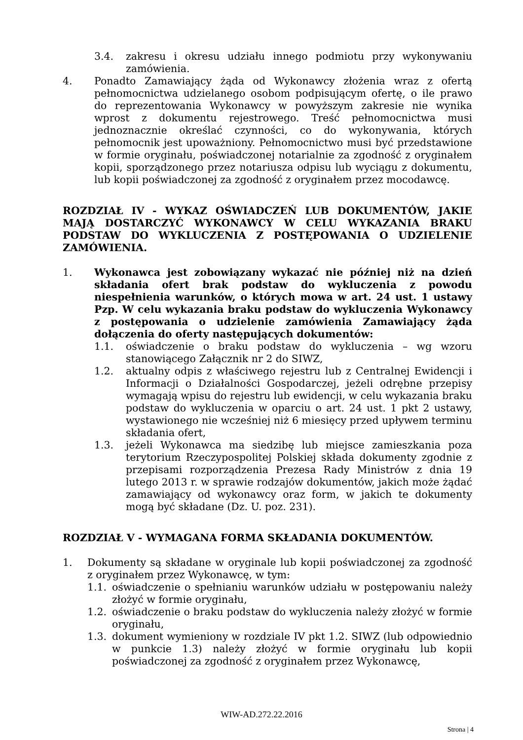3.4. zakresu i okresu udziału innego podmiotu przy wykonywaniu zamówienia.
4. Ponadto Zamawiający żąda od Wykonawcy złożenia wraz z ofertą pełnomocnictwa udzielanego osobom podpisującym ofertę, o ile prawo do reprezentowania Wykonawcy w powyższym zakresie nie wynika wprost z dokumentu rejestrowego. Treść pełnomocnictwa musi jednoznacznie określać czynności, co do wykonywania, których pełnomocnik jest upoważniony. Pełnomocnictwo musi być przedstawione w formie oryginału, poświadczonej notarialnie za zgodność z oryginałem kopii, sporządzonego przez notariusza odpisu lub wyciągu z dokumentu, lub kopii poświadczonej za zgodność z oryginałem przez mocodawcę.
ROZDZIAŁ IV - WYKAZ OŚWIADCZEŃ LUB DOKUMENTÓW, JAKIE MAJĄ DOSTARCZYĆ WYKONAWCY W CELU WYKAZANIA BRAKU PODSTAW DO WYKLUCZENIA Z POSTĘPOWANIA O UDZIELENIE ZAMÓWIENIA.
1. Wykonawca jest zobowiązany wykazać nie później niż na dzień składania ofert brak podstaw do wykluczenia z powodu niespełnienia warunków, o których mowa w art. 24 ust. 1 ustawy Pzp. W celu wykazania braku podstaw do wykluczenia Wykonawcy z postępowania o udzielenie zamówienia Zamawiający żąda dołączenia do oferty następujących dokumentów:
1.1. oświadczenie o braku podstaw do wykluczenia – wg wzoru stanowiącego Załącznik nr 2 do SIWZ,
1.2. aktualny odpis z właściwego rejestru lub z Centralnej Ewidencji i Informacji o Działalności Gospodarczej, jeżeli odrębne przepisy wymagają wpisu do rejestru lub ewidencji, w celu wykazania braku podstaw do wykluczenia w oparciu o art. 24 ust. 1 pkt 2 ustawy, wystawionego nie wcześniej niż 6 miesięcy przed upływem terminu składania ofert,
1.3. jeżeli Wykonawca ma siedzibę lub miejsce zamieszkania poza terytorium Rzeczypospolitej Polskiej składa dokumenty zgodnie z przepisami rozporządzenia Prezesa Rady Ministrów z dnia 19 lutego 2013 r. w sprawie rodzajów dokumentów, jakich może żądać zamawiający od wykonawcy oraz form, w jakich te dokumenty mogą być składane (Dz. U. poz. 231).
ROZDZIAŁ V - WYMAGANA FORMA SKŁADANIA DOKUMENTÓW.
1. Dokumenty są składane w oryginale lub kopii poświadczonej za zgodność z oryginałem przez Wykonawcę, w tym:
1.1. oświadczenie o spełnianiu warunków udziału w postępowaniu należy złożyć w formie oryginału,
1.2. oświadczenie o braku podstaw do wykluczenia należy złożyć w formie oryginału,
1.3. dokument wymieniony w rozdziale IV pkt 1.2. SIWZ (lub odpowiednio w punkcie 1.3) należy złożyć w formie oryginału lub kopii poświadczonej za zgodność z oryginałem przez Wykonawcę,
WIW-AD.272.22.2016
Strona | 4